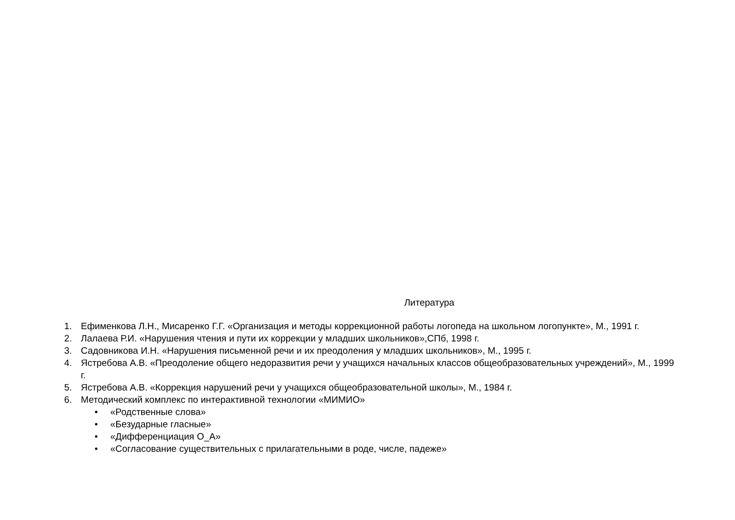Литература
1. Ефименкова Л.Н., Мисаренко Г.Г. «Организация и методы коррекционной работы логопеда на школьном логопункте», М., 1991 г.
2. Лалаева Р.И. «Нарушения чтения и пути их коррекции у младших школьников»,СПб, 1998 г.
3. Садовникова И.Н. «Нарушения письменной речи и их преодоления у младших школьников», М., 1995 г.
4. Ястребова А.В. «Преодоление общего недоразвития речи у учащихся начальных классов общеобразовательных учреждений», М., 1999 г.
5. Ястребова А.В. «Коррекция нарушений речи у учащихся общеобразовательной школы», М., 1984 г.
6. Методический комплекс по интерактивной технологии «МИМИО»
• «Родственные слова»
• «Безударные гласные»
• «Дифференциация О_А»
• «Согласование существительных с прилагательными в роде, числе, падеже»